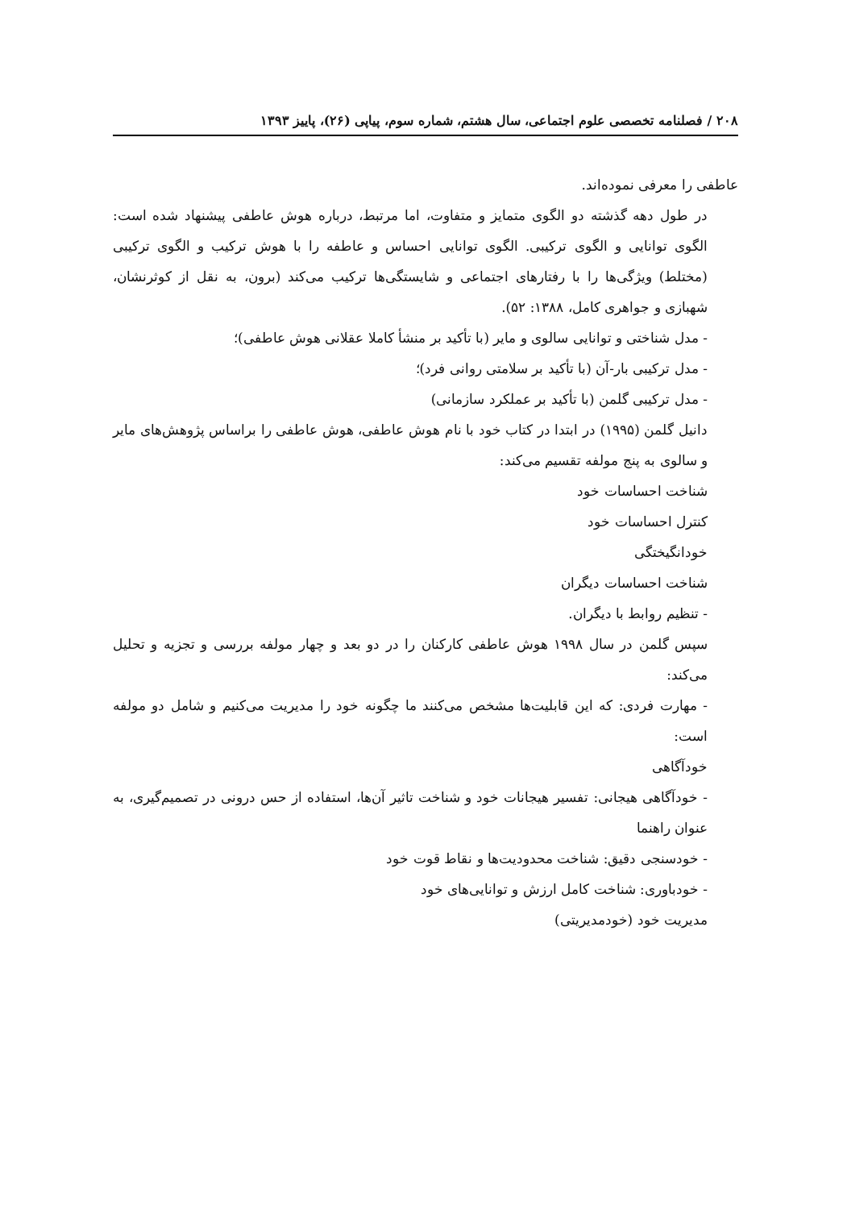۲۰۸ / فصلنامه تخصصی علوم اجتماعی، سال هشتم، شماره سوم، پیاپی (۲۶)، پاییز ۱۳۹۳
عاطفی را معرفی نموده‌اند.
در طول دهه گذشته دو الگوی متمایز و متفاوت، اما مرتبط، درباره هوش عاطفی پیشنهاد شده است: الگوی توانایی و الگوی ترکیبی. الگوی توانایی احساس و عاطفه را با هوش ترکیب و الگوی ترکیبی (مختلط) ویژگی‌ها را با رفتارهای اجتماعی و شایستگی‌ها ترکیب می‌کند (برون، به نقل از کوثرنشان، شهبازی و جواهری کامل، ۱۳۸۸: ۵۲).
- مدل شناختی و توانایی سالوی و مایر (با تأکید بر منشأ کاملا عقلانی هوش عاطفی)؛
- مدل ترکیبی بار-آن (با تأکید بر سلامتی روانی فرد)؛
- مدل ترکیبی گلمن (با تأکید بر عملکرد سازمانی)
دانیل گلمن (۱۹۹۵) در ابتدا در کتاب خود با نام هوش عاطفی، هوش عاطفی را براساس پژوهش‌های مایر و سالوی به پنج مولفه تقسیم می‌کند:
شناخت احساسات خود
کنترل احساسات خود
خودانگیختگی
شناخت احساسات دیگران
- تنظیم روابط با دیگران.
سپس گلمن در سال ۱۹۹۸ هوش عاطفی کارکنان را در دو بعد و چهار مولفه بررسی و تجزیه و تحلیل می‌کند:
- مهارت فردی: که این قابلیت‌ها مشخص می‌کنند ما چگونه خود را مدیریت می‌کنیم و شامل دو مولفه است:
خودآگاهی
- خودآگاهی هیجانی: تفسیر هیجانات خود و شناخت تاثیر آن‌ها، استفاده از حس درونی در تصمیم‌گیری، به عنوان راهنما
- خودسنجی دقیق: شناخت محدودیت‌ها و نقاط قوت خود
- خودباوری: شناخت کامل ارزش و توانایی‌های خود
مدیریت خود (خودمدیریتی)